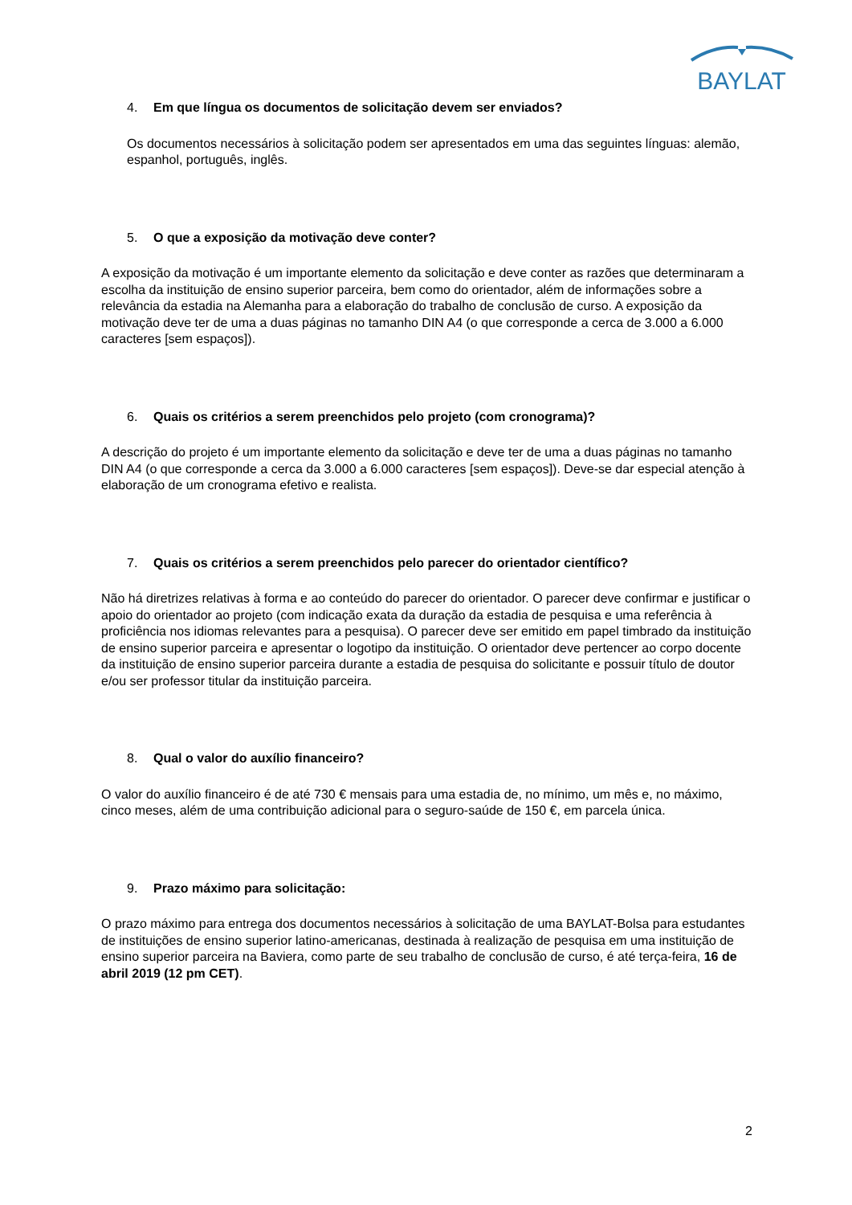BAYLAT
4. Em que língua os documentos de solicitação devem ser enviados?
Os documentos necessários à solicitação podem ser apresentados em uma das seguintes línguas: alemão, espanhol, português, inglês.
5. O que a exposição da motivação deve conter?
A exposição da motivação é um importante elemento da solicitação e deve conter as razões que determinaram a escolha da instituição de ensino superior parceira, bem como do orientador, além de informações sobre a relevância da estadia na Alemanha para a elaboração do trabalho de conclusão de curso. A exposição da motivação deve ter de uma a duas páginas no tamanho DIN A4 (o que corresponde a cerca de 3.000 a 6.000 caracteres [sem espaços]).
6. Quais os critérios a serem preenchidos pelo projeto (com cronograma)?
A descrição do projeto é um importante elemento da solicitação e deve ter de uma a duas páginas no tamanho DIN A4 (o que corresponde a cerca da 3.000 a 6.000 caracteres [sem espaços]). Deve-se dar especial atenção à elaboração de um cronograma efetivo e realista.
7. Quais os critérios a serem preenchidos pelo parecer do orientador científico?
Não há diretrizes relativas à forma e ao conteúdo do parecer do orientador. O parecer deve confirmar e justificar o apoio do orientador ao projeto (com indicação exata da duração da estadia de pesquisa e uma referência à proficiência nos idiomas relevantes para a pesquisa). O parecer deve ser emitido em papel timbrado da instituição de ensino superior parceira e apresentar o logotipo da instituição. O orientador deve pertencer ao corpo docente da instituição de ensino superior parceira durante a estadia de pesquisa do solicitante e possuir título de doutor e/ou ser professor titular da instituição parceira.
8. Qual o valor do auxílio financeiro?
O valor do auxílio financeiro é de até 730 € mensais para uma estadia de, no mínimo, um mês e, no máximo, cinco meses, além de uma contribuição adicional para o seguro-saúde de 150 €, em parcela única.
9. Prazo máximo para solicitação:
O prazo máximo para entrega dos documentos necessários à solicitação de uma BAYLAT-Bolsa para estudantes de instituições de ensino superior latino-americanas, destinada à realização de pesquisa em uma instituição de ensino superior parceira na Baviera, como parte de seu trabalho de conclusão de curso, é até terça-feira, 16 de abril 2019 (12 pm CET).
2